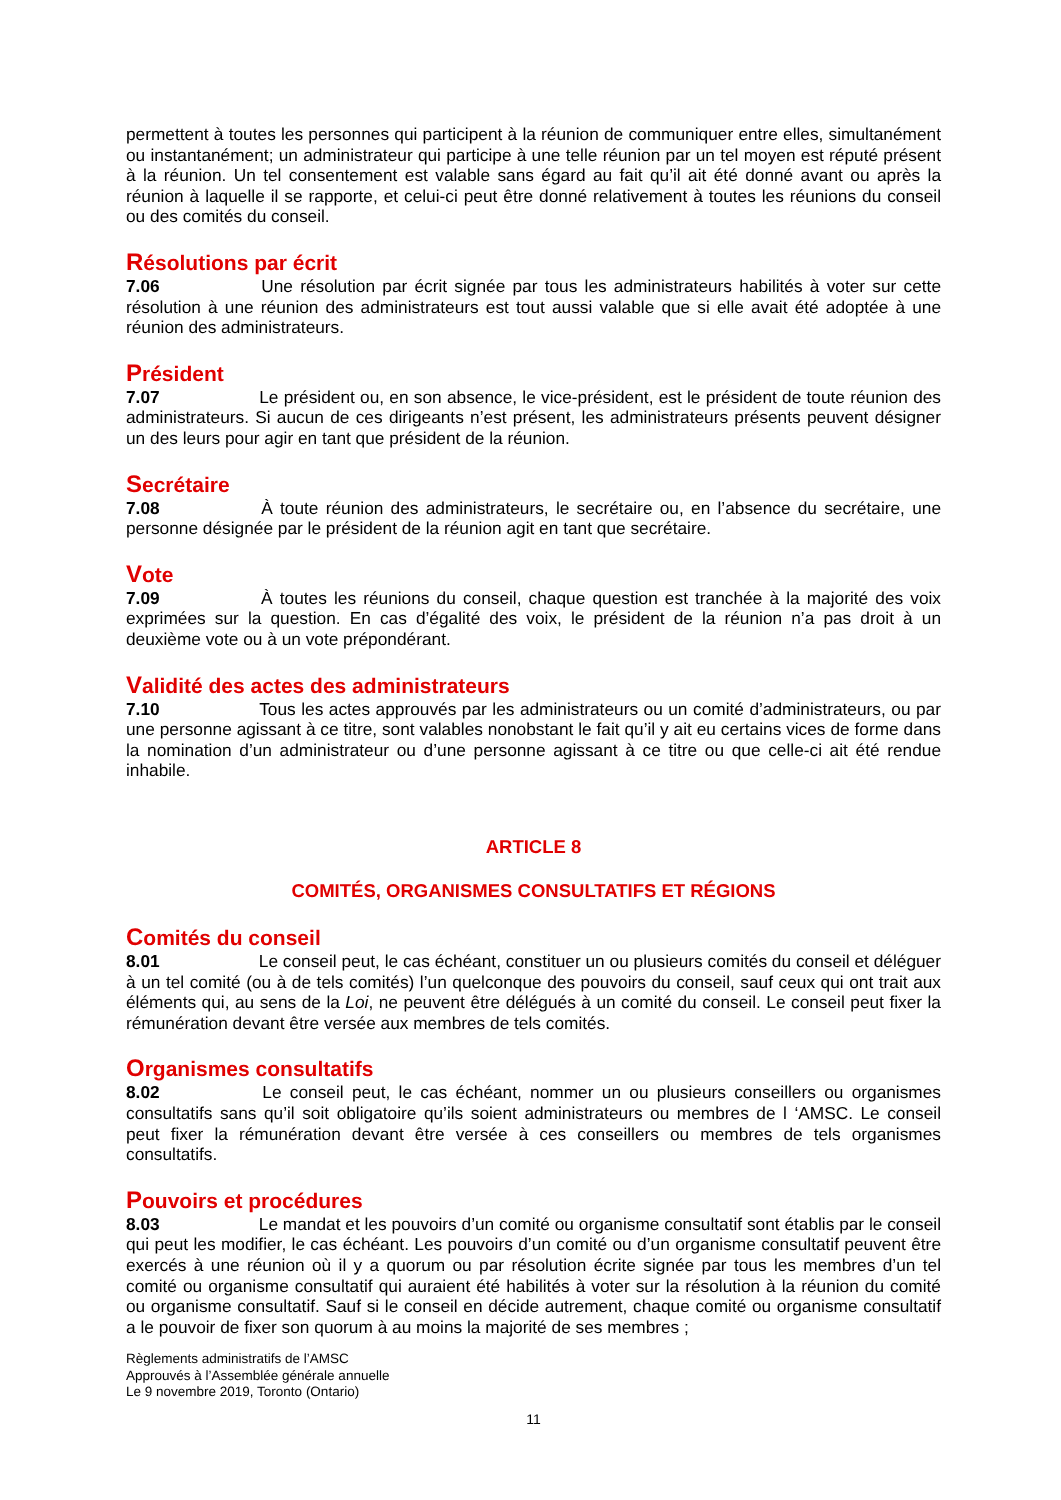permettent à toutes les personnes qui participent à la réunion de communiquer entre elles, simultanément ou instantanément; un administrateur qui participe à une telle réunion par un tel moyen est réputé présent à la réunion. Un tel consentement est valable sans égard au fait qu’il ait été donné avant ou après la réunion à laquelle il se rapporte, et celui-ci peut être donné relativement à toutes les réunions du conseil ou des comités du conseil.
Résolutions par écrit
7.06 Une résolution par écrit signée par tous les administrateurs habilités à voter sur cette résolution à une réunion des administrateurs est tout aussi valable que si elle avait été adoptée à une réunion des administrateurs.
Président
7.07 Le président ou, en son absence, le vice-président, est le président de toute réunion des administrateurs. Si aucun de ces dirigeants n’est présent, les administrateurs présents peuvent désigner un des leurs pour agir en tant que président de la réunion.
Secrétaire
7.08 À toute réunion des administrateurs, le secrétaire ou, en l’absence du secrétaire, une personne désignée par le président de la réunion agit en tant que secrétaire.
Vote
7.09 À toutes les réunions du conseil, chaque question est tranchée à la majorité des voix exprimées sur la question. En cas d’égalité des voix, le président de la réunion n’a pas droit à un deuxième vote ou à un vote prépondérant.
Validité des actes des administrateurs
7.10 Tous les actes approuvés par les administrateurs ou un comité d’administrateurs, ou par une personne agissant à ce titre, sont valables nonobstant le fait qu’il y ait eu certains vices de forme dans la nomination d’un administrateur ou d’une personne agissant à ce titre ou que celle-ci ait été rendue inhabile.
ARTICLE 8
COMITÉS, ORGANISMES CONSULTATIFS ET RÉGIONS
Comités du conseil
8.01 Le conseil peut, le cas échéant, constituer un ou plusieurs comités du conseil et déléguer à un tel comité (ou à de tels comités) l’un quelconque des pouvoirs du conseil, sauf ceux qui ont trait aux éléments qui, au sens de la Loi, ne peuvent être délégués à un comité du conseil. Le conseil peut fixer la rémunération devant être versée aux membres de tels comités.
Organismes consultatifs
8.02 Le conseil peut, le cas échéant, nommer un ou plusieurs conseillers ou organismes consultatifs sans qu’il soit obligatoire qu’ils soient administrateurs ou membres de l ‘AMSC. Le conseil peut fixer la rémunération devant être versée à ces conseillers ou membres de tels organismes consultatifs.
Pouvoirs et procédures
8.03 Le mandat et les pouvoirs d’un comité ou organisme consultatif sont établis par le conseil qui peut les modifier, le cas échéant. Les pouvoirs d’un comité ou d’un organisme consultatif peuvent être exercés à une réunion où il y a quorum ou par résolution écrite signée par tous les membres d’un tel comité ou organisme consultatif qui auraient été habilités à voter sur la résolution à la réunion du comité ou organisme consultatif. Sauf si le conseil en décide autrement, chaque comité ou organisme consultatif a le pouvoir de fixer son quorum à au moins la majorité de ses membres ;
Règlements administratifs de l’AMSC
Approuvés à l’Assemblée générale annuelle
Le 9 novembre 2019, Toronto (Ontario)
11